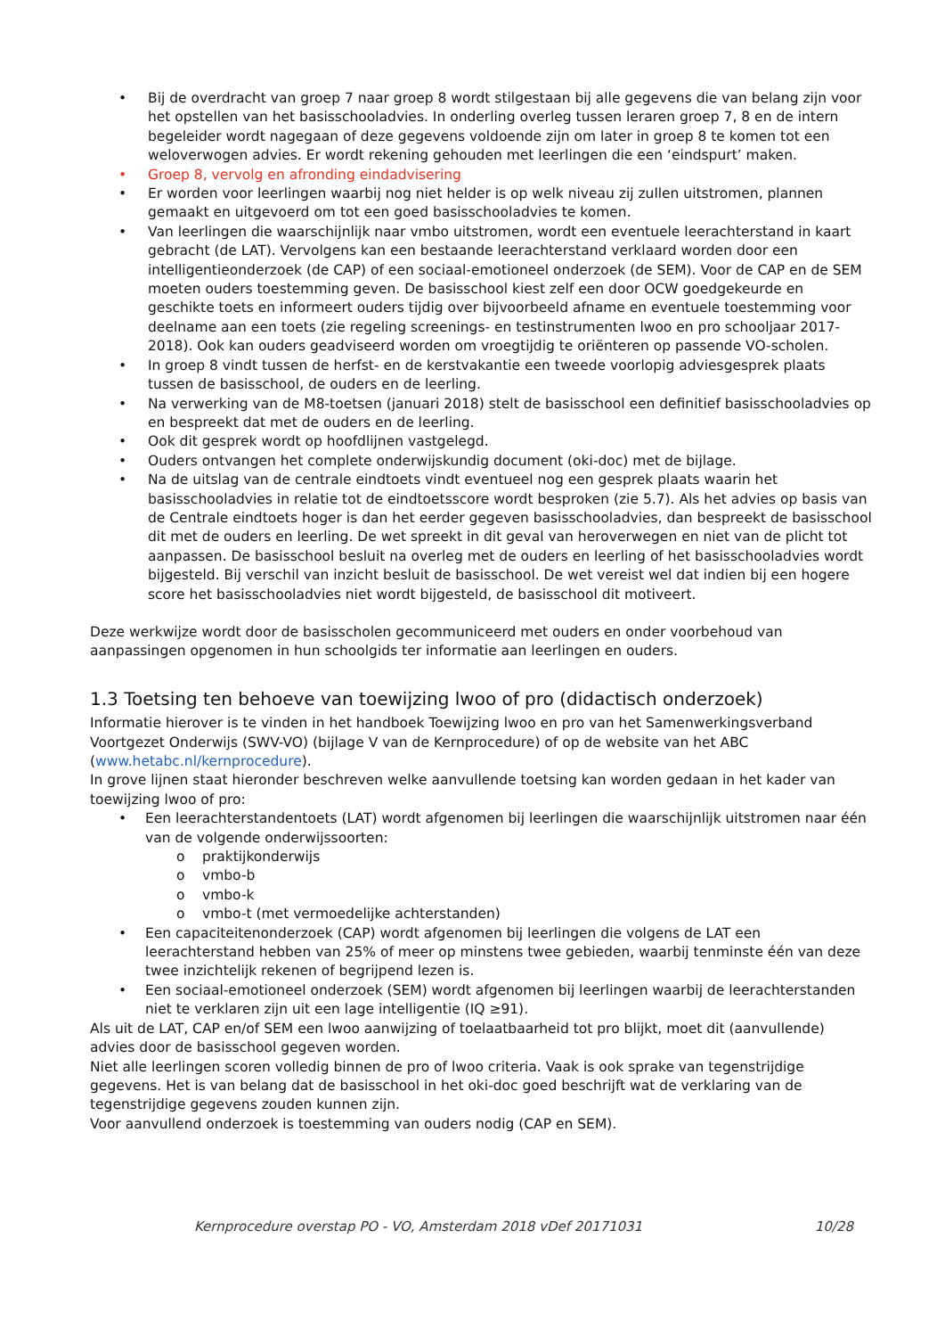• Bij de overdracht van groep 7 naar groep 8 wordt stilgestaan bij alle gegevens die van belang zijn voor het opstellen van het basisschooladvies. In onderling overleg tussen leraren groep 7, 8 en de intern begeleider wordt nagegaan of deze gegevens voldoende zijn om later in groep 8 te komen tot een weloverwogen advies. Er wordt rekening gehouden met leerlingen die een ‘eindspurt’ maken.
• Groep 8, vervolg en afronding eindadvisering
• Er worden voor leerlingen waarbij nog niet helder is op welk niveau zij zullen uitstromen, plannen gemaakt en uitgevoerd om tot een goed basisschooladvies te komen.
• Van leerlingen die waarschijnlijk naar vmbo uitstromen, wordt een eventuele leerachterstand in kaart gebracht (de LAT). Vervolgens kan een bestaande leerachterstand verklaard worden door een intelligentieonderzoek (de CAP) of een sociaal-emotioneel onderzoek (de SEM). Voor de CAP en de SEM moeten ouders toestemming geven. De basisschool kiest zelf een door OCW goedgekeurde en geschikte toets en informeert ouders tijdig over bijvoorbeeld afname en eventuele toestemming voor deelname aan een toets (zie regeling screenings- en testinstrumenten lwoo en pro schooljaar 2017-2018). Ook kan ouders geadviseerd worden om vroegtijdig te oriënteren op passende VO-scholen.
• In groep 8 vindt tussen de herfst- en de kerstvakantie een tweede voorlopig adviesgesprek plaats tussen de basisschool, de ouders en de leerling.
• Na verwerking van de M8-toetsen (januari 2018) stelt de basisschool een definitief basisschooladvies op en bespreekt dat met de ouders en de leerling.
• Ook dit gesprek wordt op hoofdlijnen vastgelegd.
• Ouders ontvangen het complete onderwijskundig document (oki-doc) met de bijlage.
• Na de uitslag van de centrale eindtoets vindt eventueel nog een gesprek plaats waarin het basisschooladvies in relatie tot de eindtoetsscore wordt besproken (zie 5.7). Als het advies op basis van de Centrale eindtoets hoger is dan het eerder gegeven basisschooladvies, dan bespreekt de basisschool dit met de ouders en leerling. De wet spreekt in dit geval van heroverwegen en niet van de plicht tot aanpassen. De basisschool besluit na overleg met de ouders en leerling of het basisschooladvies wordt bijgesteld. Bij verschil van inzicht besluit de basisschool. De wet vereist wel dat indien bij een hogere score het basisschooladvies niet wordt bijgesteld, de basisschool dit motiveert.
Deze werkwijze wordt door de basisscholen gecommuniceerd met ouders en onder voorbehoud van aanpassingen opgenomen in hun schoolgids ter informatie aan leerlingen en ouders.
1.3 Toetsing ten behoeve van toewijzing lwoo of pro (didactisch onderzoek)
Informatie hierover is te vinden in het handboek Toewijzing lwoo en pro van het Samenwerkingsverband Voortgezet Onderwijs (SWV-VO) (bijlage V van de Kernprocedure) of op de website van het ABC (www.hetabc.nl/kernprocedure).
In grove lijnen staat hieronder beschreven welke aanvullende toetsing kan worden gedaan in het kader van toewijzing lwoo of pro:
• Een leerachterstandentoets (LAT) wordt afgenomen bij leerlingen die waarschijnlijk uitstromen naar één van de volgende onderwijssoorten:
o praktijkonderwijs
o vmbo-b
o vmbo-k
o vmbo-t (met vermoedelijke achterstanden)
• Een capaciteitenonderzoek (CAP) wordt afgenomen bij leerlingen die volgens de LAT een leerachterstand hebben van 25% of meer op minstens twee gebieden, waarbij tenminste één van deze twee inzichtelijk rekenen of begrijpend lezen is.
• Een sociaal-emotioneel onderzoek (SEM) wordt afgenomen bij leerlingen waarbij de leerachterstanden niet te verklaren zijn uit een lage intelligentie (IQ ≥91).
Als uit de LAT, CAP en/of SEM een lwoo aanwijzing of toelaatbaarheid tot pro blijkt, moet dit (aanvullende) advies door de basisschool gegeven worden.
Niet alle leerlingen scoren volledig binnen de pro of lwoo criteria. Vaak is ook sprake van tegenstrijdige gegevens. Het is van belang dat de basisschool in het oki-doc goed beschrijft wat de verklaring van de tegenstrijdige gegevens zouden kunnen zijn.
Voor aanvullend onderzoek is toestemming van ouders nodig (CAP en SEM).
Kernprocedure overstap PO - VO, Amsterdam 2018 vDef 20171031 10/28